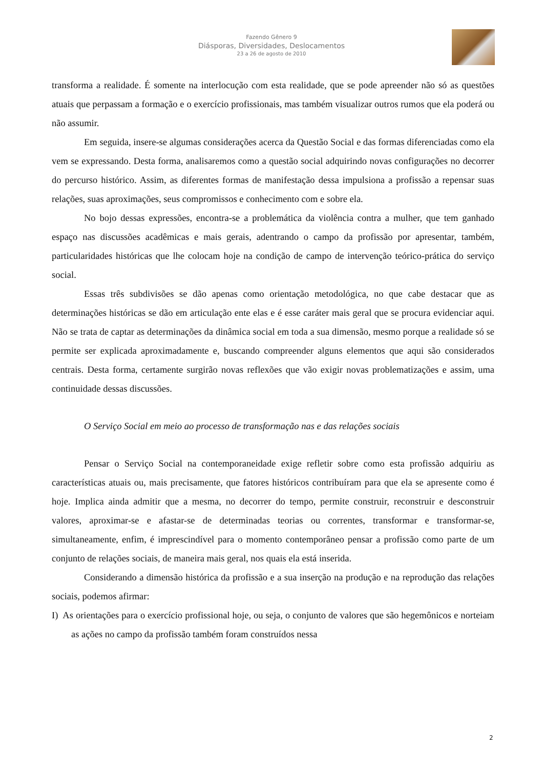Fazendo Gênero 9
Diásporas, Diversidades, Deslocamentos
23 a 26 de agosto de 2010
transforma a realidade. É somente na interlocução com esta realidade, que se pode apreender não só as questões atuais que perpassam a formação e o exercício profissionais, mas também visualizar outros rumos que ela poderá ou não assumir.
Em seguida, insere-se algumas considerações acerca da Questão Social e das formas diferenciadas como ela vem se expressando. Desta forma, analisaremos como a questão social adquirindo novas configurações no decorrer do percurso histórico. Assim, as diferentes formas de manifestação dessa impulsiona a profissão a repensar suas relações, suas aproximações, seus compromissos e conhecimento com e sobre ela.
No bojo dessas expressões, encontra-se a problemática da violência contra a mulher, que tem ganhado espaço nas discussões acadêmicas e mais gerais, adentrando o campo da profissão por apresentar, também, particularidades históricas que lhe colocam hoje na condição de campo de intervenção teórico-prática do serviço social.
Essas três subdivisões se dão apenas como orientação metodológica, no que cabe destacar que as determinações históricas se dão em articulação ente elas e é esse caráter mais geral que se procura evidenciar aqui. Não se trata de captar as determinações da dinâmica social em toda a sua dimensão, mesmo porque a realidade só se permite ser explicada aproximadamente e, buscando compreender alguns elementos que aqui são considerados centrais. Desta forma, certamente surgirão novas reflexões que vão exigir novas problematizações e assim, uma continuidade dessas discussões.
O Serviço Social em meio ao processo de transformação nas e das relações sociais
Pensar o Serviço Social na contemporaneidade exige refletir sobre como esta profissão adquiriu as características atuais ou, mais precisamente, que fatores históricos contribuíram para que ela se apresente como é hoje. Implica ainda admitir que a mesma, no decorrer do tempo, permite construir, reconstruir e desconstruir valores, aproximar-se e afastar-se de determinadas teorias ou correntes, transformar e transformar-se, simultaneamente, enfim, é imprescindível para o momento contemporâneo pensar a profissão como parte de um conjunto de relações sociais, de maneira mais geral, nos quais ela está inserida.
Considerando a dimensão histórica da profissão e a sua inserção na produção e na reprodução das relações sociais, podemos afirmar:
I) As orientações para o exercício profissional hoje, ou seja, o conjunto de valores que são hegemônicos e norteiam as ações no campo da profissão também foram construídos nessa
2